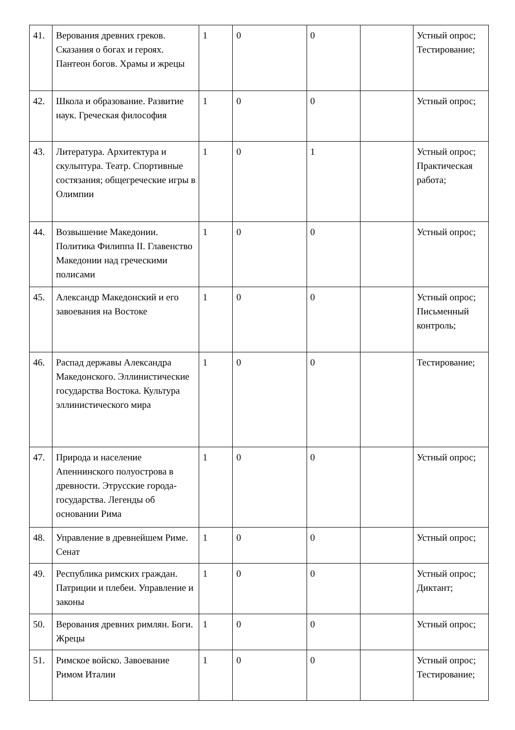| 41. | Верования древних греков. Сказания о богах и героях. Пантеон богов. Храмы и жрецы | 1 | 0 | 0 | | Устный опрос; Тестирование; |
| 42. | Школа и образование. Развитие наук. Греческая философия | 1 | 0 | 0 | | Устный опрос; |
| 43. | Литература. Архитектура и скульптура. Театр. Спортивные состязания; общегреческие игры в Олимпии | 1 | 0 | 1 | | Устный опрос; Практическая работа; |
| 44. | Возвышение Македонии. Политика Филиппа II. Главенство Македонии над греческими полисами | 1 | 0 | 0 | | Устный опрос; |
| 45. | Александр Македонский и его завоевания на Востоке | 1 | 0 | 0 | | Устный опрос; Письменный контроль; |
| 46. | Распад державы Александра Македонского. Эллинистические государства Востока. Культура эллинистического мира | 1 | 0 | 0 | | Тестирование; |
| 47. | Природа и население Апеннинского полуострова в древности. Этрусские города-государства. Легенды об основании Рима | 1 | 0 | 0 | | Устный опрос; |
| 48. | Управление в древнейшем Риме. Сенат | 1 | 0 | 0 | | Устный опрос; |
| 49. | Республика римских граждан. Патриции и плебеи. Управление и законы | 1 | 0 | 0 | | Устный опрос; Диктант; |
| 50. | Верования древних римлян. Боги. Жрецы | 1 | 0 | 0 | | Устный опрос; |
| 51. | Римское войско. Завоевание Римом Италии | 1 | 0 | 0 | | Устный опрос; Тестирование; |